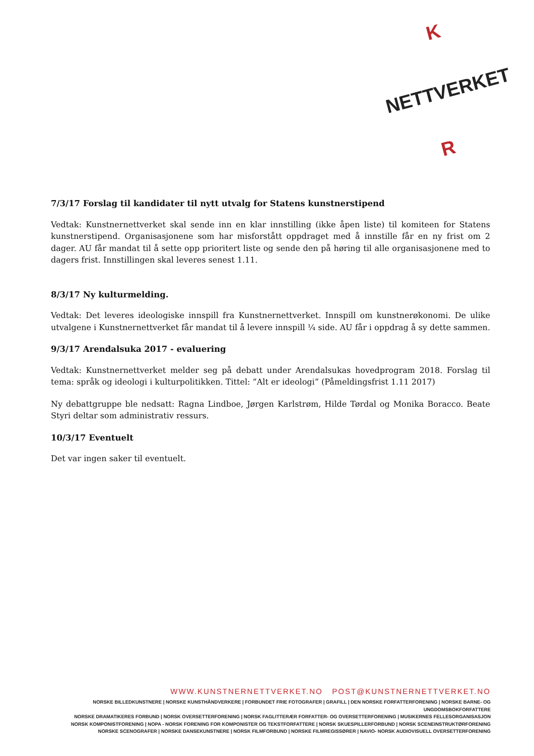K
NETTVERKET
R
7/3/17 Forslag til kandidater til nytt utvalg for Statens kunstnerstipend
Vedtak: Kunstnernettverket skal sende inn en klar innstilling (ikke åpen liste) til komiteen for Statens kunstnerstipend. Organisasjonene som har misforstått oppdraget med å innstille får en ny frist om 2 dager. AU får mandat til å sette opp prioritert liste og sende den på høring til alle organisasjonene med to dagers frist. Innstillingen skal leveres senest 1.11.
8/3/17 Ny kulturmelding.
Vedtak: Det leveres ideologiske innspill fra Kunstnernettverket. Innspill om kunstnerøkonomi. De ulike utvalgene i Kunstnernettverket får mandat til å levere innspill ¼ side. AU får i oppdrag å sy dette sammen.
9/3/17 Arendalsuka 2017 - evaluering
Vedtak: Kunstnernettverket melder seg på debatt under Arendalsukas hovedprogram 2018. Forslag til tema: språk og ideologi i kulturpolitikken. Tittel: ”Alt er ideologi” (Påmeldingsfrist 1.11 2017)
Ny debattgruppe ble nedsatt: Ragna Lindboe, Jørgen Karlstrøm, Hilde Tørdal og Monika Boracco. Beate Styri deltar som administrativ ressurs.
10/3/17 Eventuelt
Det var ingen saker til eventuelt.
WWW.KUNSTNERNETTVERKET.NO POST@KUNSTNERNETTVERKET.NO
NORSKE BILLEDKUNSTNERE | NORSKE KUNSTHÅNDVERKERE | FORBUNDET FRIE FOTOGRAFER | GRAFILL | DEN NORSKE FORFATTERFORENING | NORSKE BARNE- OG UNGDOMSBOKFORFATTERE
NORSKE DRAMATIKERES FORBUND | NORSK OVERSETTERFORENING | NORSK FAGLITTERÆR FORFATTER- OG OVERSETTERFORENING | MUSIKERNES FELLESORGANISASJON
NORSK KOMPONISTFORENING | NOPA - NORSK FORENING FOR KOMPONISTER OG TEKSTFORFATTERE | NORSK SKUESPILLERFORBUND | NORSK SCENEINSTRUKTØRFORENING
NORSKE SCENOGRAFER | NORSKE DANSEKUNSTNERE | NORSK FILMFORBUND | NORSKE FILMREGISSØRER | NAVIO- NORSK AUDIOVISUELL OVERSETTERFORENING